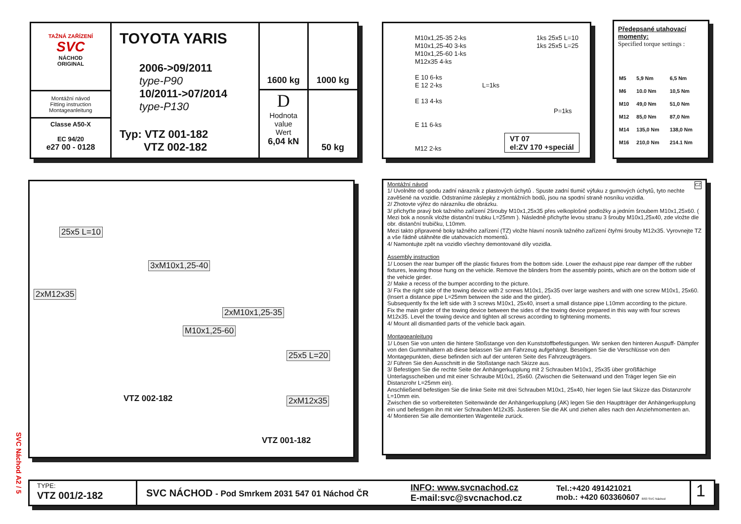TAŽNÁ ZAŘÍZENÍ
SVC
NÁCHOD
ORIGINAL
Montážní návod
Fitting instruction
Montageanleitung
Classe A50-X
EC 94/20
e27 00 - 0128
TOYOTA YARIS
2006->09/2011
type-P90
10/2011->07/2014
type-P130
Typ: VTZ 001-182
VTZ 002-182
1600 kg
1000 kg
D
Hodnota
value
Wert
6,04 kN
50 kg
M10x1,25-35 2-ks
M10x1,25-40 3-ks
M10x1,25-60 1-ks
M12x35 4-ks
E 10 6-ks
E 12 2-ks
E 13 4-ks
E 11 6-ks
M12 2-ks
1ks 25x5 L=10
1ks 25x5 L=25
L=1ks
P=1ks
VT 07
el:ZV 170 +speciál
Předepsané utahovací momenty:
Specified torque settings :
| M5 | 5,9 Nm | 6,5 Nm |
| M6 | 10.0 Nm | 10,5 Nm |
| M10 | 49,0 Nm | 51,0 Nm |
| M12 | 85,0 Nm | 87,0 Nm |
| M14 | 135,0 Nm | 138,0 Nm |
| M16 | 210,0 Nm | 214.1 Nm |
25x5 L=10
3xM10x1,25-40
2xM12x35
2xM10x1,25-35
M10x1,25-60
25x5 L=20
VTZ 002-182 2xM12x35
VTZ 001-182
Montážní návod
CZ 1/ Uvolněte od spodu zadní nárazník z plastových úchytů . Spuste zadní tlumič výfuku z gumových úchytů, tyto nechte zavěšené na vozidle. Odstraníme záslepky z montážních bodů, jsou na spodní straně nosníku vozidla.
2/ Zhotovte výřez do nárazníku dle obrázku.
3/ přichyťte pravý bok tažného zařízení 2šrouby M10x1,25x35 přes velkoplošné podložky a jedním šroubem M10x1,25x60. ( Mezi bok a nosník vložte distanční trubku L=25mm ). Následně přichyťte levou stranu 3 šrouby M10x1,25x40, zde vložte dle obr. distanční trubičku, L10mm.
Mezi takto připravené boky tažného zařízení (TZ) vložte hlavní nosník tažného zařízení čtyřmi šrouby M12x35. Vyrovnejte TZ a vše řádně utáhněte dle utahovacích momentů.
4/ Namontujte zpět na vozidlo všechny demontované díly vozidla.
Assembly instruction
1/ Loosen the rear bumper off the plastic fixtures from the bottom side. Lower the exhaust pipe rear damper off the rubber fixtures, leaving those hung on the vehicle. Remove the blinders from the assembly points, which are on the bottom side of the vehicle girder.
2/ Make a recess of the bumper according to the picture.
3/ Fix the right side of the towing device with 2 screws M10x1, 25x35 over large washers and with one screw M10x1, 25x60. (Insert a distance pipe L=25mm between the side and the girder).
Subsequently fix the left side with 3 screws M10x1, 25x40, insert a small distance pipe L10mm according to the picture.
Fix the main girder of the towing device between the sides of the towing device prepared in this way with four screws M12x35. Level the towing device and tighten all screws according to tightening moments.
4/ Mount all dismantled parts of the vehicle back again.
Montageanleitung
1/ Lösen Sie von unten die hintere Stoßstange von den Kunststoffbefestigungen. Wir senken den hinteren Auspuff- Dämpfer von den Gummihaltern ab diese belassen Sie am Fahrzeug aufgehängt. Beseitigen Sie die Verschlüsse von den Montagepunkten, diese befinden sich auf der unteren Seite des Fahrzeugträgers.
2/ Führen Sie den Ausschnitt in die Stoßstange nach Skizze aus.
3/ Befestigen Sie die rechte Seite der Anhängerkupplung mit 2 Schrauben M10x1, 25x35 über großflächige Unterlagsscheiben und mit einer Schraube M10x1, 25x60. (Zwischen die Seitenwand und den Träger legen Sie ein Distanzrohr L=25mm ein).
Anschließend befestigen Sie die linke Seite mit drei Schrauben M10x1, 25x40, hier legen Sie laut Skizze das Distanzrohr L=10mm ein.
Zwischen die so vorbereiteten Seitenwände der Anhängerkupplung (AK) legen Sie den Hauptträger der Anhängerkupplung ein und befestigen ihn mit vier Schrauben M12x35. Justieren Sie die AK und ziehen alles nach den Anziehmomenten an.
4/ Montieren Sie alle demontierten Wagenteile zurück.
SVC Náchod A2 / 5
TYPE:
VTZ 001/2-182
SVC NÁCHOD - Pod Smrkem 2031 547 01 Náchod ČR
INFO: www.svcnachod.cz
E-mail:svc@svcnachod.cz
Tel.:+420 491421021
mob.: +420 603360607 8/03 SVC Náchod
1